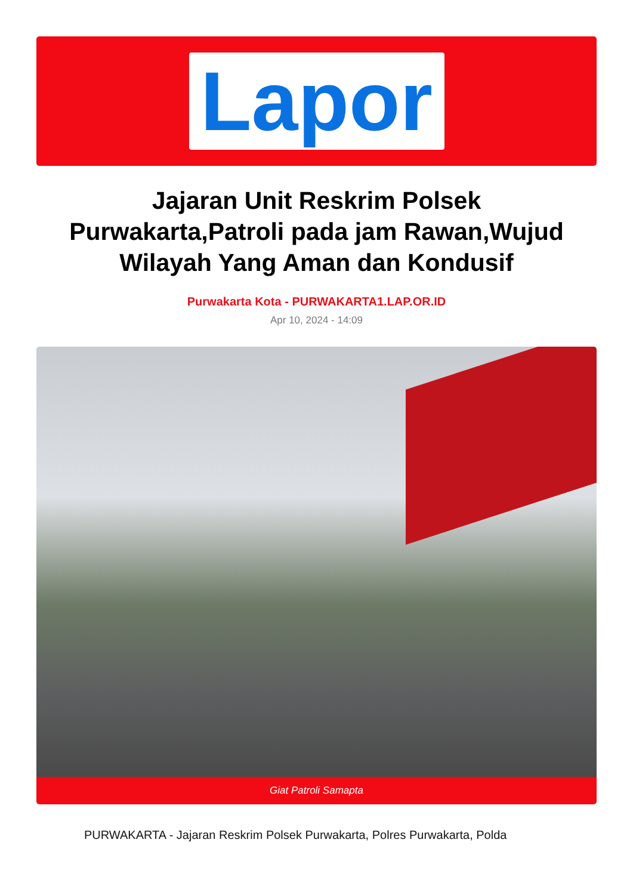Lapor
Jajaran Unit Reskrim Polsek Purwakarta,Patroli pada jam Rawan,Wujud Wilayah Yang Aman dan Kondusif
Purwakarta Kota - PURWAKARTA1.LAP.OR.ID
Apr 10, 2024 - 14:09
Giat Patroli Samapta
PURWAKARTA - Jajaran Reskrim Polsek Purwakarta, Polres Purwakarta, Polda